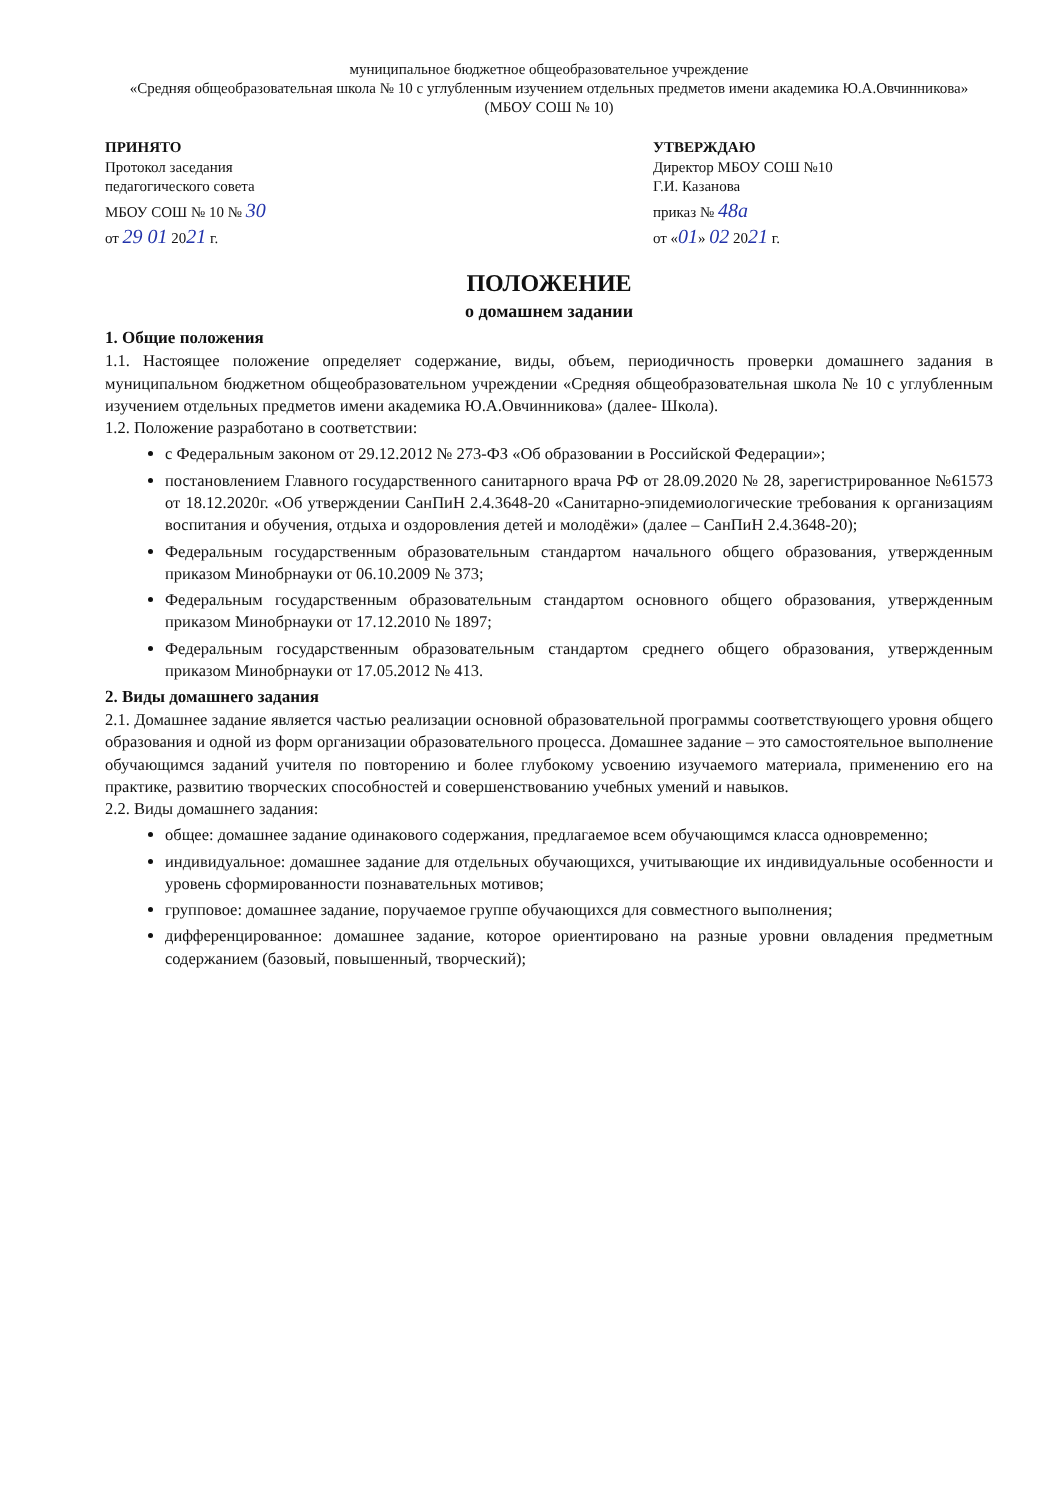муниципальное бюджетное общеобразовательное учреждение
«Средняя общеобразовательная школа № 10 с углубленным изучением отдельных предметов имени академика Ю.А.Овчинникова»
(МБОУ СОШ № 10)
ПРИНЯТО
Протокол заседания
педагогического совета
МБОУ СОШ № 10 № 30
от 29 01 2021 г.
УТВЕРЖДАЮ
Директор МБОУ СОШ №10
Г.И. Казанова
приказ № 48а
от «01» 02 2021 г.
ПОЛОЖЕНИЕ
о домашнем задании
1. Общие положения
1.1. Настоящее положение определяет содержание, виды, объем, периодичность проверки домашнего задания в муниципальном бюджетном общеобразовательном учреждении «Средняя общеобразовательная школа № 10 с углубленным изучением отдельных предметов имени академика Ю.А.Овчинникова» (далее- Школа).
1.2. Положение разработано в соответствии:
с Федеральным законом от 29.12.2012 № 273-ФЗ «Об образовании в Российской Федерации»;
постановлением Главного государственного санитарного врача РФ от 28.09.2020 № 28, зарегистрированное №61573 от 18.12.2020г. «Об утверждении СанПиН 2.4.3648-20 «Санитарно-эпидемиологические требования к организациям воспитания и обучения, отдыха и оздоровления детей и молодёжи» (далее – СанПиН 2.4.3648-20);
Федеральным государственным образовательным стандартом начального общего образования, утвержденным приказом Минобрнауки от 06.10.2009 № 373;
Федеральным государственным образовательным стандартом основного общего образования, утвержденным приказом Минобрнауки от 17.12.2010 № 1897;
Федеральным государственным образовательным стандартом среднего общего образования, утвержденным приказом Минобрнауки от 17.05.2012 № 413.
2. Виды домашнего задания
2.1. Домашнее задание является частью реализации основной образовательной программы соответствующего уровня общего образования и одной из форм организации образовательного процесса. Домашнее задание – это самостоятельное выполнение обучающимся заданий учителя по повторению и более глубокому усвоению изучаемого материала, применению его на практике, развитию творческих способностей и совершенствованию учебных умений и навыков.
2.2. Виды домашнего задания:
общее: домашнее задание одинакового содержания, предлагаемое всем обучающимся класса одновременно;
индивидуальное: домашнее задание для отдельных обучающихся, учитывающие их индивидуальные особенности и уровень сформированности познавательных мотивов;
групповое: домашнее задание, поручаемое группе обучающихся для совместного выполнения;
дифференцированное: домашнее задание, которое ориентировано на разные уровни овладения предметным содержанием (базовый, повышенный, творческий);